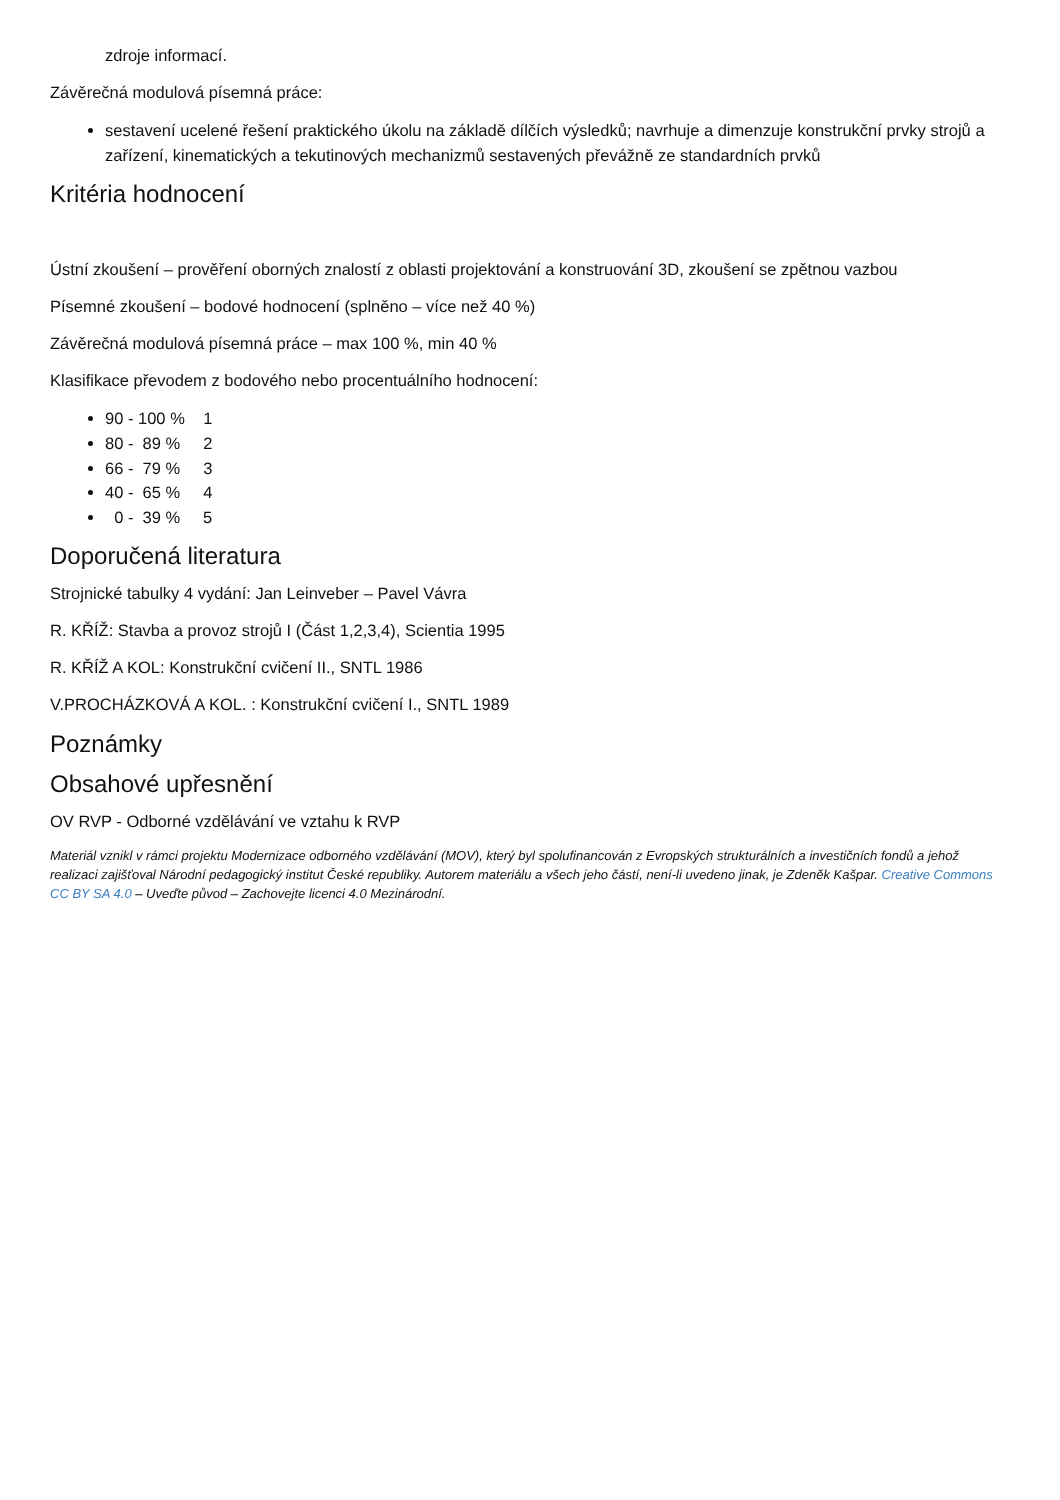zdroje informací.
Závěrečná modulová písemná práce:
sestavení ucelené řešení praktického úkolu na základě dílčích výsledků; navrhuje a dimenzuje konstrukční prvky strojů a zařízení, kinematických a tekutinových mechanizmů sestavených převážně ze standardních prvků
Kritéria hodnocení
Ústní zkoušení – prověření oborných znalostí z oblasti projektování a konstruování 3D, zkoušení se zpětnou vazbou
Písemné zkoušení – bodové hodnocení (splněno – více než 40 %)
Závěrečná modulová písemná práce – max 100 %, min 40 %
Klasifikace převodem z bodového nebo procentuálního hodnocení:
90 - 100 % 1
80 - 89 % 2
66 - 79 % 3
40 - 65 % 4
0 - 39 % 5
Doporučená literatura
Strojnické tabulky 4 vydání: Jan Leinveber – Pavel Vávra
R. KŘÍŽ: Stavba a provoz strojů I (Část 1,2,3,4), Scientia 1995
R. KŘÍŽ A KOL: Konstrukční cvičení II., SNTL 1986
V.PROCHÁZKOVÁ A KOL. : Konstrukční cvičení I., SNTL 1989
Poznámky
Obsahové upřesnění
OV RVP - Odborné vzdělávání ve vztahu k RVP
Materiál vznikl v rámci projektu Modernizace odborného vzdělávání (MOV), který byl spolufinancován z Evropských strukturálních a investičních fondů a jehož realizaci zajišťoval Národní pedagogický institut České republiky. Autorem materiálu a všech jeho částí, není-li uvedeno jinak, je Zdeněk Kašpar. Creative Commons CC BY SA 4.0 – Uveďte původ – Zachovejte licenci 4.0 Mezinárodní.